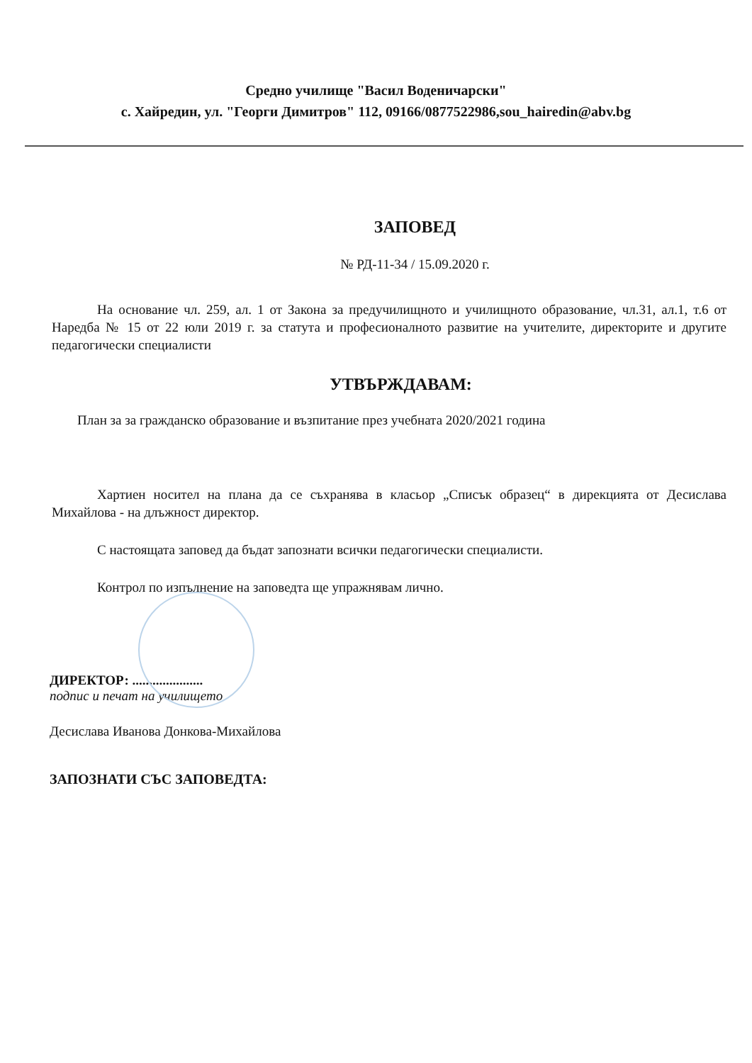Средно училище "Васил Воденичарски"
с. Хайредин, ул. "Георги Димитров" 112, 09166/0877522986,sou_hairedin@abv.bg
ЗАПОВЕД
№ РД-11-34 / 15.09.2020 г.
На основание чл. 259, ал. 1 от Закона за предучилищното и училищното образование, чл.31, ал.1, т.6 от Наредба № 15 от 22 юли 2019 г. за статута и професионалното развитие на учителите, директорите и другите педагогически специалисти
УТВЪРЖДАВАМ:
План за за гражданско образование и възпитание през учебната 2020/2021 година
Хартиен носител на плана да се съхранява в класьор „Списък образец“ в дирекцията от Десислава Михайлова - на длъжност директор.
С настоящата заповед да бъдат запознати всички педагогически специалисти.
Контрол по изпълнение на заповедта ще упражнявам лично.
ДИРЕКТОР: .....................
подпис и печат на училището
Десислава Иванова Донкова-Михайлова
ЗАПОЗНАТИ СЪС ЗАПОВЕДТА: